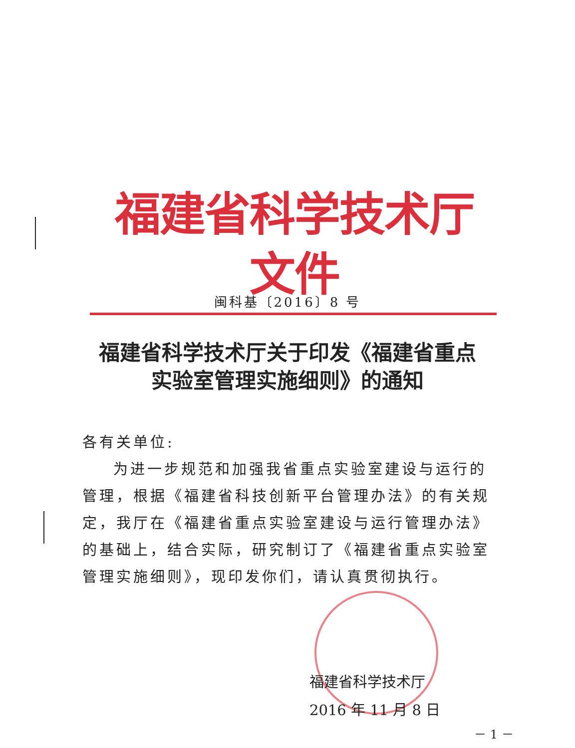福建省科学技术厅文件
闽科基〔2016〕8 号
福建省科学技术厅关于印发《福建省重点
实验室管理实施细则》的通知
各有关单位:
为进一步规范和加强我省重点实验室建设与运行的管理，根据《福建省科技创新平台管理办法》的有关规定，我厅在《福建省重点实验室建设与运行管理办法》的基础上，结合实际，研究制订了《福建省重点实验室管理实施细则》，现印发你们，请认真贯彻执行。
福建省科学技术厅
2016 年 11 月 8 日
－ 1 －